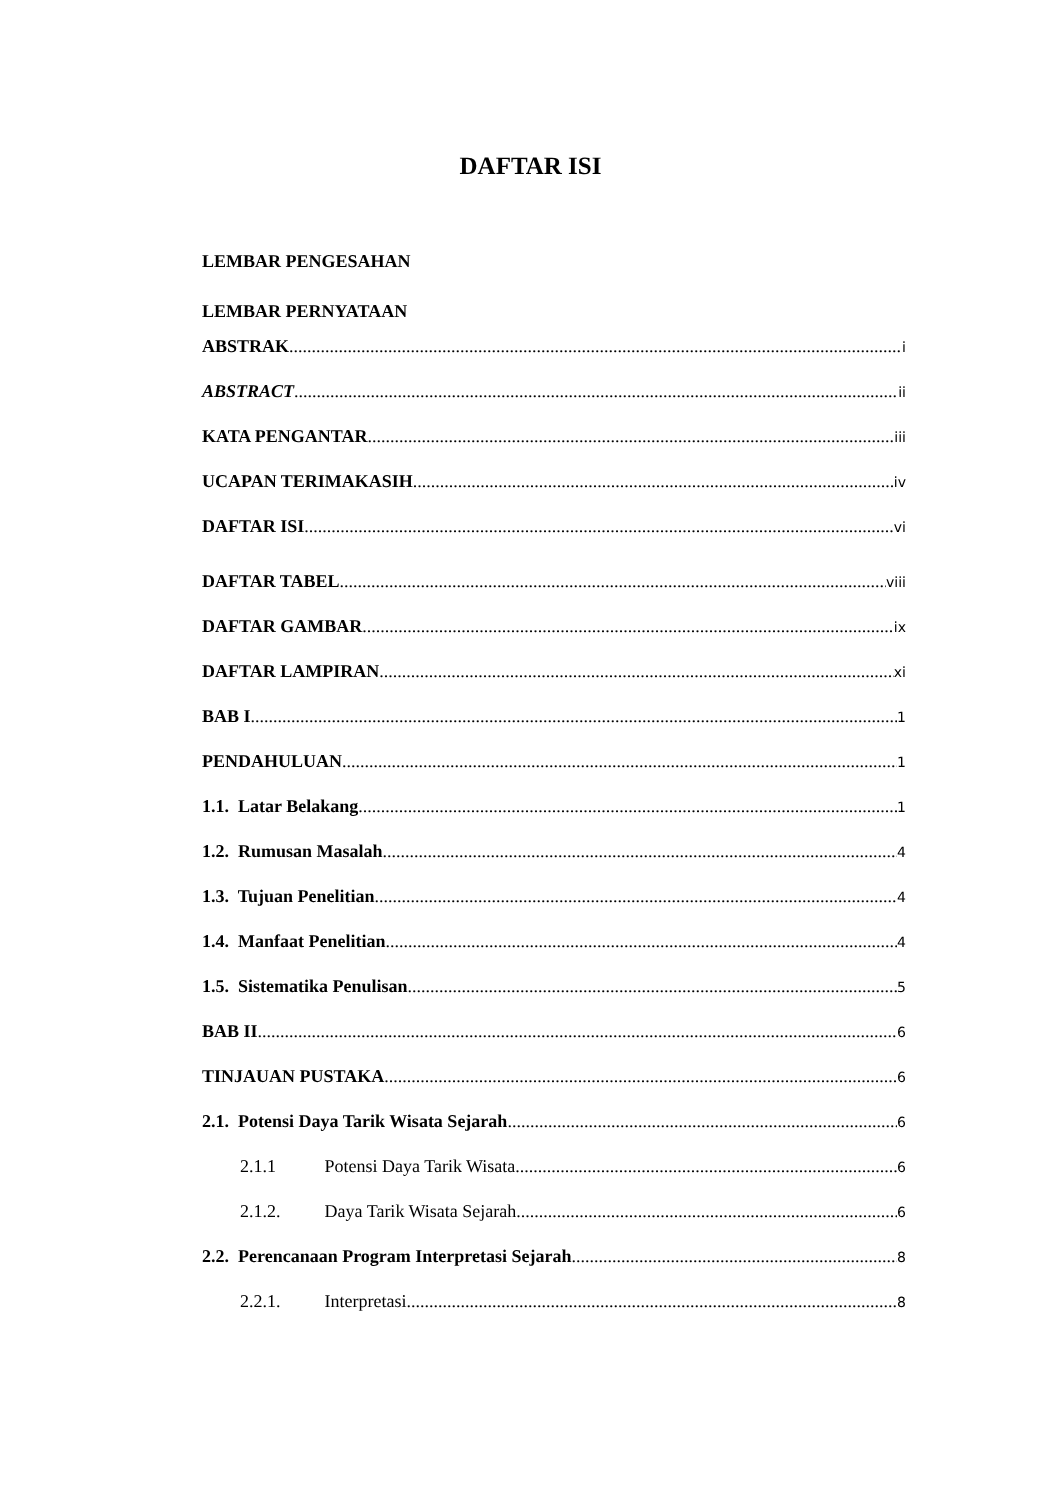DAFTAR ISI
LEMBAR PENGESAHAN
LEMBAR PERNYATAAN
ABSTRAK i
ABSTRACT ii
KATA PENGANTAR iii
UCAPAN TERIMAKASIH iv
DAFTAR ISI vi
DAFTAR TABEL viii
DAFTAR GAMBAR ix
DAFTAR LAMPIRAN xi
BAB I 1
PENDAHULUAN 1
1.1. Latar Belakang 1
1.2. Rumusan Masalah 4
1.3. Tujuan Penelitian 4
1.4. Manfaat Penelitian 4
1.5. Sistematika Penulisan 5
BAB II 6
TINJAUAN PUSTAKA 6
2.1. Potensi Daya Tarik Wisata Sejarah 6
2.1.1 Potensi Daya Tarik Wisata 6
2.1.2. Daya Tarik Wisata Sejarah 6
2.2. Perencanaan Program Interpretasi Sejarah 8
2.2.1. Interpretasi 8